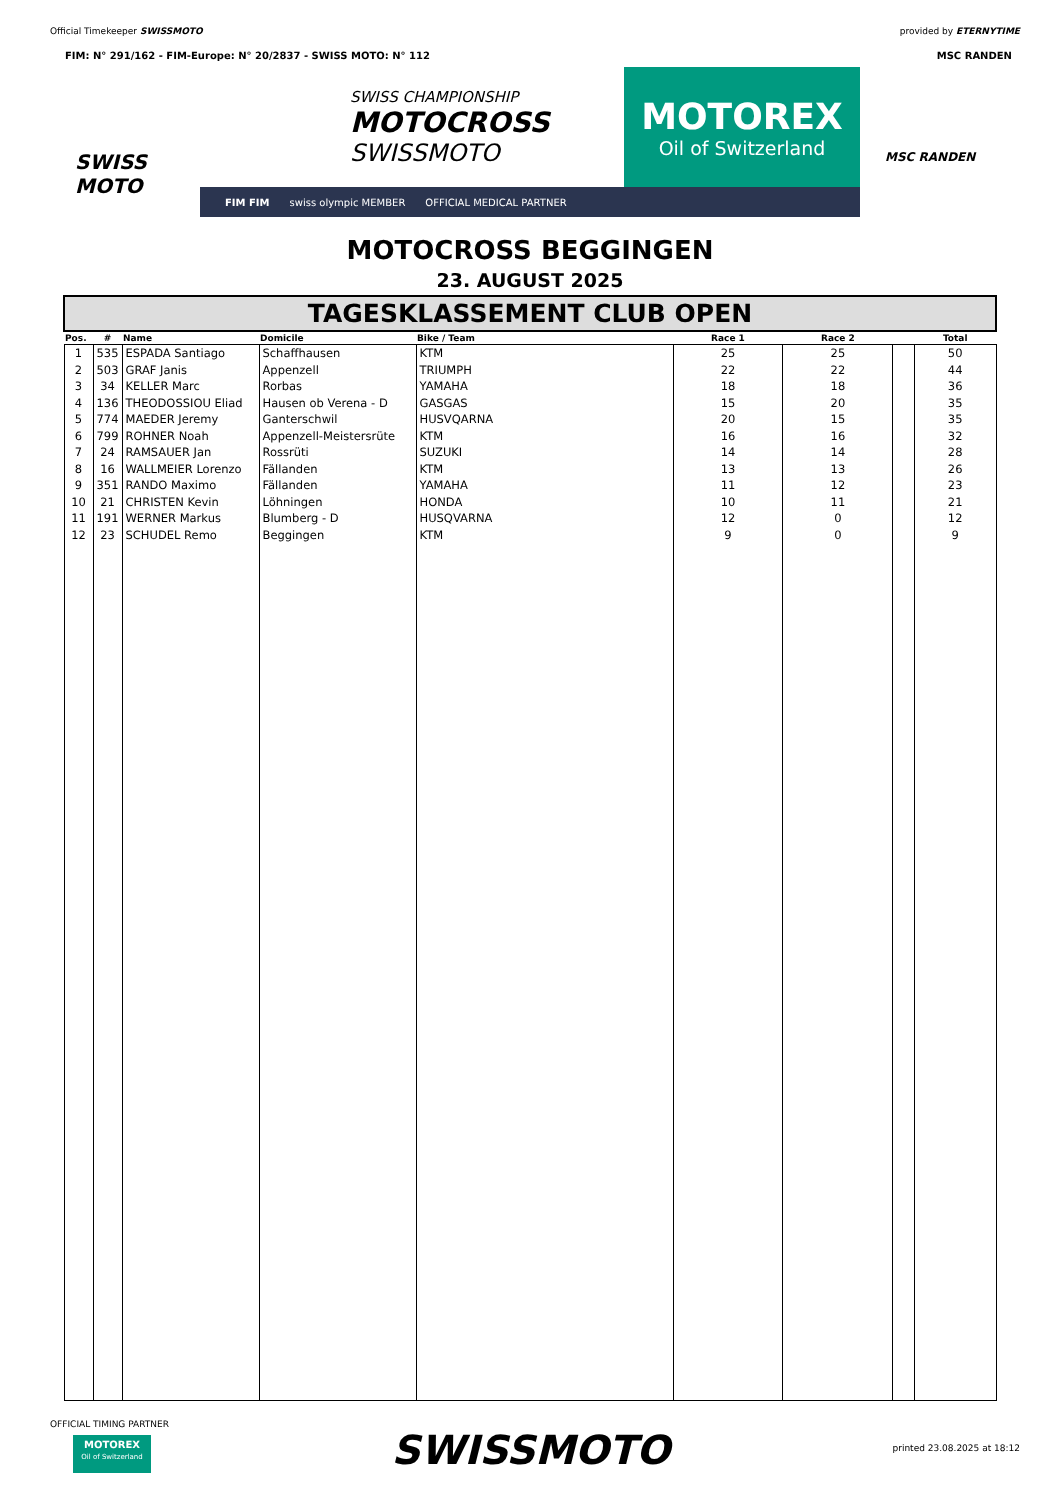Official Timekeeper SWISSMOTO provided by ETERNYTIME
FIM: N° 291/162 - FIM-Europe: N° 20/2837 - SWISS MOTO: N° 112 MSC RANDEN
SWISS
MOTO
MSC RANDEN
SWISS CHAMPIONSHIP
MOTOCROSS
SWISSMOTO
MOTOREX
Oil of Switzerland
FIM FIM swiss olympic MEMBER OFFICIAL MEDICAL PARTNER
MOTOCROSS BEGGINGEN
23. AUGUST 2025
| TAGESKLASSEMENT CLUB OPEN | | | | | | | | |
| --- | --- | --- | --- | --- | --- | --- | --- | --- |
| Pos. | # | Name | Domicile | Bike / Team | Race 1 | Race 2 | | Total |
| 1 | 535 | ESPADA Santiago | Schaffhausen | KTM | 25 | 25 | | 50 |
| 2 | 503 | GRAF Janis | Appenzell | TRIUMPH | 22 | 22 | | 44 |
| 3 | 34 | KELLER Marc | Rorbas | YAMAHA | 18 | 18 | | 36 |
| 4 | 136 | THEODOSSIOU Eliad | Hausen ob Verena - D | GASGAS | 15 | 20 | | 35 |
| 5 | 774 | MAEDER Jeremy | Ganterschwil | HUSVQARNA | 20 | 15 | | 35 |
| 6 | 799 | ROHNER Noah | Appenzell-Meistersrüte | KTM | 16 | 16 | | 32 |
| 7 | 24 | RAMSAUER Jan | Rossrüti | SUZUKI | 14 | 14 | | 28 |
| 8 | 16 | WALLMEIER Lorenzo | Fällanden | KTM | 13 | 13 | | 26 |
| 9 | 351 | RANDO Maximo | Fällanden | YAMAHA | 11 | 12 | | 23 |
| 10 | 21 | CHRISTEN Kevin | Löhningen | HONDA | 10 | 11 | | 21 |
| 11 | 191 | WERNER Markus | Blumberg - D | HUSQVARNA | 12 | 0 | | 12 |
| 12 | 23 | SCHUDEL Remo | Beggingen | KTM | 9 | 0 | | 9 |
OFFICIAL TIMING PARTNER
MOTOREX
Oil of Switzerland
SWISSMOTO
printed 23.08.2025 at 18:12